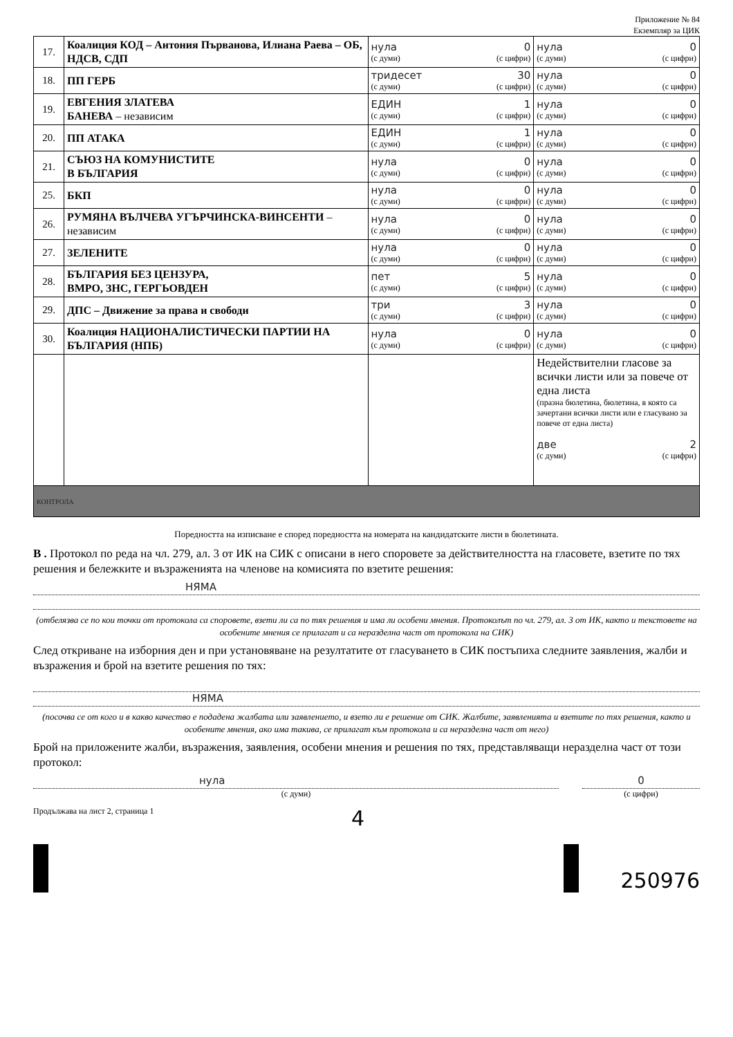Приложение № 84
Екземпляр за ЦИК
| 17. | Коалиция КОД – Антония Първанова, Илиана Раева – ОБ, НДСВ, СДП | нула 0 (с думи) (с цифри) | нула 0 (с думи) (с цифри) |
| 18. | ПП ГЕРБ | тридесет 30 (с думи) (с цифри) | нула 0 (с думи) (с цифри) |
| 19. | ЕВГЕНИЯ ЗЛАТЕВА БАНЕВА – независим | ЕДИН 1 (с думи) (с цифри) | нула 0 (с думи) (с цифри) |
| 20. | ПП АТАКА | ЕДИН 1 (с думи) (с цифри) | нула 0 (с думи) (с цифри) |
| 21. | СЪЮЗ НА КОМУНИСТИТЕ В БЪЛГАРИЯ | нула 0 (с думи) (с цифри) | нула 0 (с думи) (с цифри) |
| 25. | БКП | нула 0 (с думи) (с цифри) | нула 0 (с думи) (с цифри) |
| 26. | РУМЯНА ВЪЛЧЕВА УГЪРЧИНСКА-ВИНСЕНТИ – независим | нула 0 (с думи) (с цифри) | нула 0 (с думи) (с цифри) |
| 27. | ЗЕЛЕНИТЕ | нула 0 (с думи) (с цифри) | нула 0 (с думи) (с цифри) |
| 28. | БЪЛГАРИЯ БЕЗ ЦЕНЗУРА, ВМРО, ЗНС, ГЕРГЬОВДЕН | пет 5 (с думи) (с цифри) | нула 0 (с думи) (с цифри) |
| 29. | ДПС – Движение за права и свободи | три 3 (с думи) (с цифри) | нула 0 (с думи) (с цифри) |
| 30. | Коалиция НАЦИОНАЛИСТИЧЕСКИ ПАРТИИ НА БЪЛГАРИЯ (НПБ) | нула 0 (с думи) (с цифри) | нула 0 (с думи) (с цифри) |
| | | | Недействителни гласове за всички листи или за повече от една листа (празна бюлетина, бюлетина, в която са зачертани всички листи или е гласувано за повече от една листа) две 2 (с думи) (с цифри) |
| КОНТРОЛА | | | |
Поредността на изписване е според поредността на номерата на кандидатските листи в бюлетината.
В . Протокол по реда на чл. 279, ал. 3 от ИК на СИК с описани в него споровете за действителността на гласовете, взетите по тях решения и бележките и възраженията на членове на комисията по взетите решения:
НЯМА
(отбелязва се по кои точки от протокола са споровете, взети ли са по тях решения и има ли особени мнения. Протоколът по чл. 279, ал. 3 от ИК, както и текстовете на особените мнения се прилагат и са неразделна част от протокола на СИК)
След откриване на изборния ден и при установяване на резултатите от гласуването в СИК постъпиха следните заявления, жалби и възражения и брой на взетите решения по тях:
НЯМА
(посочва се от кого и в какво качество е подадена жалбата или заявлението, и взето ли е решение от СИК. Жалбите, заявленията и взетите по тях решения, както и особените мнения, ако има такива, се прилагат към протокола и са неразделна част от него)
Брой на приложените жалби, възражения, заявления, особени мнения и решения по тях, представляващи неразделна част от този протокол:
нула
(с думи)
0
(с цифри)
Продължава на лист 2, страница 1 4
250976